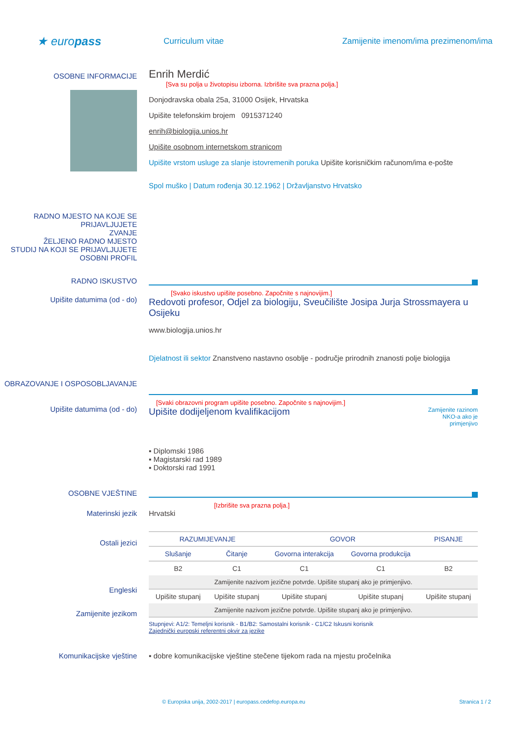★ europass
Curriculum vitae Zamijenite imenom/ima prezimenom/ima
OSOBNE INFORMACIJE
Enrih Merdić
[Sva su polja u životopisu izborna. Izbrišite sva prazna polja.]
Donjodravska obala 25a, 31000 Osijek, Hrvatska
Upišite telefonskim brojem 0915371240
enrih@biologija.unios.hr
Upišite osobnom internetskom stranicom
Upišite vrstom usluge za slanje istovremenih poruka Upišite korisničkim računom/ima e-pošte
Spol muško | Datum rođenja 30.12.1962 | Državljanstvo Hrvatsko
RADNO MJESTO NA KOJE SE PRIJAVLJUJETE
ZVANJE
ŽELJENO RADNO MJESTO
STUDIJ NA KOJI SE PRIJAVLJUJETE
OSOBNI PROFIL
RADNO ISKUSTVO
Upišite datumima (od - do)
[Svako iskustvo upišite posebno. Započnite s najnovijim.]
Redovoti profesor, Odjel za biologiju, Sveučilište Josipa Jurja Strossmayera u Osijeku
www.biologija.unios.hr
Djelatnost ili sektor Znanstveno nastavno osoblje - područje prirodnih znanosti polje biologija
OBRAZOVANJE I OSPOSOBLJAVANJE
Upišite datumima (od - do)
[Svaki obrazovni program upišite posebno. Započnite s najnovijim.]
Upišite dodijeljenom kvalifikacijom
Zamijenite razinom NKO-a ako je primjenjivo
▪ Diplomski 1986
▪ Magistarski rad 1989
▪ Doktorski rad 1991
OSOBNE VJEŠTINE
[Izbrišite sva prazna polja.]
Materinski jezik Hrvatski
Ostali jezici
Engleski
Zamijenite jezikom
| RAZUMIJEVANJE | | GOVOR | | PISANJE |
| Slušanje | Čitanje | Govorna interakcija | Govorna produkcija | |
| B2 | C1 | C1 | C1 | B2 |
| Zamijenite nazivom jezične potvrde. Upišite stupanj ako je primjenjivo. | | | | |
| Upišite stupanj | Upišite stupanj | Upišite stupanj | Upišite stupanj | Upišite stupanj |
| Zamijenite nazivom jezične potvrde. Upišite stupanj ako je primjenjivo. | | | | |
Stupnjevi: A1/2: Temeljni korisnik - B1/B2: Samostalni korisnik - C1/C2 Iskusni korisnik
Zajednički europski referentni okvir za jezike
Komunikacijske vještine ▪ dobre komunikacijske vještine stečene tijekom rada na mjestu pročelnika
© Europska unija, 2002-2017 | europass.cedefop.europa.eu
Stranica 1 / 2